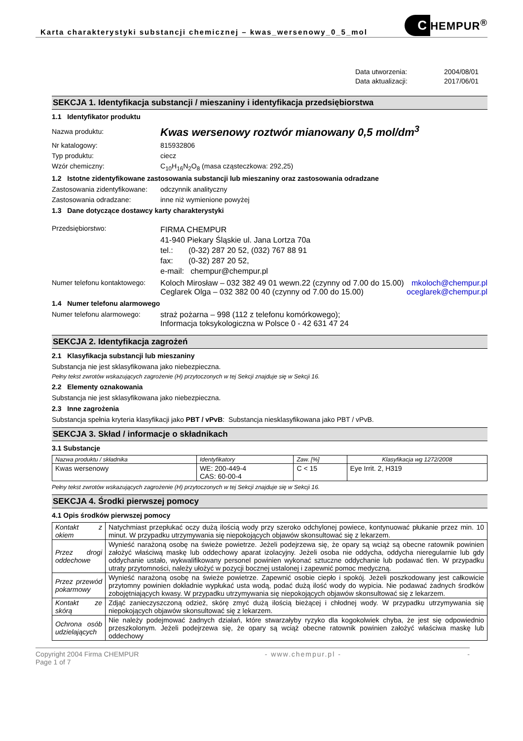Karta charakterystyki substancji chemicznej – kwas_wersenowy_0_5_mol
C HEMPUR<sup>®</sup>
Data utworzenia:
2004/08/01
Data aktualizacji:
2017/06/01
SEKCJA 1. Identyfikacja substancji / mieszaniny i identyfikacja przedsiębiorstwa
1.1 Identyfikator produktu
Nazwa produktu:
Kwas wersenowy roztwór mianowany 0,5 mol/dm<sup>3</sup>
Nr katalogowy: 815932806
Typ produktu: ciecz
Wzór chemiczny: C<sub>10</sub>H<sub>16</sub>N<sub>2</sub>O<sub>8</sub> (masa cząsteczkowa: 292,25)
1.2 Istotne zidentyfikowane zastosowania substancji lub mieszaniny oraz zastosowania odradzane
Zastosowania zidentyfikowane:
odczynnik analityczny
Zastosowania odradzane: inne niż wymienione powyżej
1.3 Dane dotyczące dostawcy karty charakterystyki
Przedsiębiorstwo:
FIRMA CHEMPUR
41-940 Piekary Śląskie ul. Jana Lortza 70a
tel.: (0-32) 287 20 52, (032) 767 88 91
fax: (0-32) 287 20 52,
e-mail: chempur@chempur.pl
Numer telefonu kontaktowego:
Koloch Mirosław – 032 382 49 01 wewn.22 (czynny od 7.00 do 15.00)
Ceglarek Olga – 032 382 00 40 (czynny od 7.00 do 15.00)
mkoloch@chempur.pl
oceglarek@chempur.pl
1.4 Numer telefonu alarmowego
Numer telefonu alarmowego: straż pożarna – 998 (112 z telefonu komórkowego);
Informacja toksykologiczna w Polsce 0 - 42 631 47 24
SEKCJA 2. Identyfikacja zagrożeń
2.1 Klasyfikacja substancji lub mieszaniny
Substancja nie jest sklasyfikowana jako niebezpieczna.
Pełny tekst zwrotów wskazujących zagrożenie (H) przytoczonych w tej Sekcji znajduje się w Sekcji 16.
2.2 Elementy oznakowania
Substancja nie jest sklasyfikowana jako niebezpieczna.
2.3 Inne zagrożenia
Substancja spełnia kryteria klasyfikacji jako PBT / vPvB: Substancja niesklasyfikowana jako PBT / vPvB.
SEKCJA 3. Skład / informacje o składnikach
3.1 Substancje
| Nazwa produktu / składnika | Identyfikatory | Zaw. [%] | Klasyfikacja wg 1272/2008 |
| --- | --- | --- | --- |
| Kwas wersenowy | WE: 200-449-4 CAS: 60-00-4 | C < 15 | Eye Irrit. 2, H319 |
Pełny tekst zwrotów wskazujących zagrożenie (H) przytoczonych w tej Sekcji znajduje się w Sekcji 16.
SEKCJA 4. Środki pierwszej pomocy
4.1 Opis środków pierwszej pomocy
| Kontakt z okiem | Natychmiast przepłukać oczy dużą ilością wody przy szeroko odchylonej powiece, kontynuować płukanie przez min. 10 minut. W przypadku utrzymywania się niepokojących objawów skonsultować się z lekarzem. |
| Przez drogi oddechowe | Wynieść narażoną osobę na świeże powietrze. Jeżeli podejrzewa się, że opary są wciąż są obecne ratownik powinien założyć właściwą maskę lub oddechowy aparat izolacyjny. Jeżeli osoba nie oddycha, oddycha nieregularnie lub gdy oddychanie ustało, wykwalifikowany personel powinien wykonać sztuczne oddychanie lub podawać tlen. W przypadku utraty przytomności, należy ułożyć w pozycji bocznej ustalonej i zapewnić pomoc medyczną. |
| Przez przewód pokarmowy | Wynieść narażoną osobę na świeże powietrze. Zapewnić osobie ciepło i spokój. Jeżeli poszkodowany jest całkowicie przytomny powinien dokładnie wypłukać usta wodą, podać dużą ilość wody do wypicia. Nie podawać żadnych środków zobojętniających kwasy. W przypadku utrzymywania się niepokojących objawów skonsultować się z lekarzem. |
| Kontakt ze skórą | Zdjąć zanieczyszczoną odzież, skórę zmyć dużą ilością bieżącej i chłodnej wody. W przypadku utrzymywania się niepokojących objawów skonsultować się z lekarzem. |
| Ochrona osób udzielających | Nie należy podejmować żadnych działań, które stwarzałyby ryzyko dla kogokolwiek chyba, że jest się odpowiednio przeszkolonym. Jeżeli podejrzewa się, że opary są wciąż obecne ratownik powinien założyć właściwa maskę lub oddechowy |
Copyright 2004 Firma CHEMPUR
Page 1 of 7
- www.chempur.pl - -